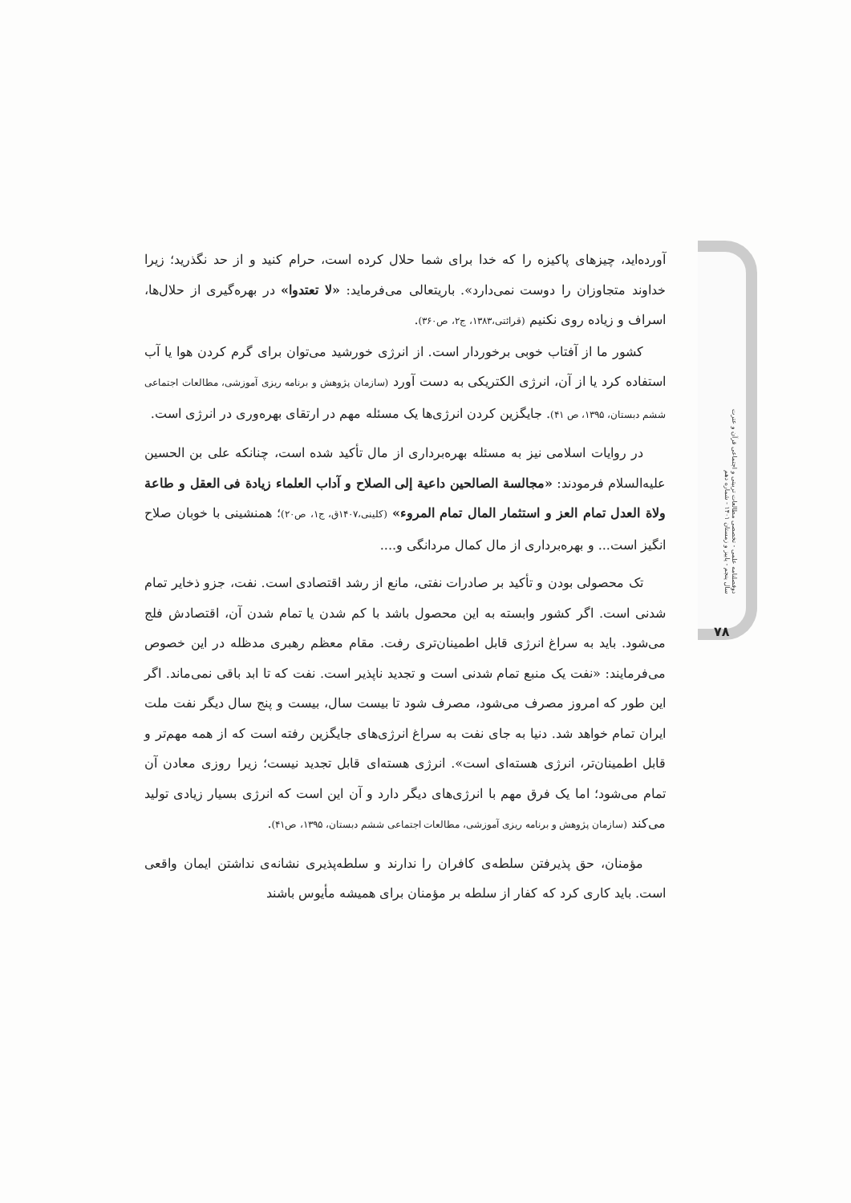آورده‌اید، چیزهای پاکیزه را که خدا برای شما حلال کرده است، حرام کنید و از حد نگذرید؛ زیرا خداوند متجاوزان را دوست نمی‌دارد». باریتعالی می‌فرماید: «لا تعتدوا» در بهره‌گیری از حلال‌ها، اسراف و زیاده روی نکنیم (قرائتی،۱۳۸۳، ج۲، ص۳۶۰).
کشور ما از آفتاب خوبی برخوردار است. از انرژی خورشید می‌توان برای گرم کردن هوا یا آب استفاده کرد یا از آن، انرژی الکتریکی به دست آورد (سازمان پژوهش و برنامه ریزی آموزشی، مطالعات اجتماعی ششم دبستان، ۱۳۹۵، ص ۴۱). جایگزین کردن انرژی‌ها یک مسئله مهم در ارتقای بهره‌وری در انرژی است.
در روایات اسلامی نیز به مسئله بهره‌برداری از مال تأکید شده است، چنانکه علی بن الحسین علیه‌السلام فرمودند: «مجالسة الصالحین داعیة إلی الصلاح و آداب العلماء زیادة فی العقل و طاعة ولاة العدل تمام العز و استثمار المال تمام المروء» (کلینی،۱۴۰۷ق، ج۱، ص۲۰)؛ همنشینی با خوبان صلاح انگیز است... و بهره‌برداری از مال کمال مردانگی و....
تک محصولی بودن و تأکید بر صادرات نفتی، مانع از رشد اقتصادی است. نفت، جزو ذخایر تمام شدنی است. اگر کشور وابسته به این محصول باشد با کم شدن یا تمام شدن آن، اقتصادش فلج می‌شود. باید به سراغ انرژی قابل اطمینان‌تری رفت. مقام معظم رهبری مدظله در این خصوص می‌فرمایند: «نفت یک منبع تمام شدنی است و تجدید ناپذیر است. نفت که تا ابد باقی نمی‌ماند. اگر این طور که امروز مصرف می‌شود، مصرف شود تا بیست سال، بیست و پنج سال دیگر نفت ملت ایران تمام خواهد شد. دنیا به جای نفت به سراغ انرژی‌های جایگزین رفته است که از همه مهم‌تر و قابل اطمینان‌تر، انرژی هسته‌ای است». انرژی هسته‌ای قابل تجدید نیست؛ زیرا روزی معادن آن تمام می‌شود؛ اما یک فرق مهم با انرژی‌های دیگر دارد و آن این است که انرژی بسیار زیادی تولید می‌کند (سازمان پژوهش و برنامه ریزی آموزشی، مطالعات اجتماعی ششم دبستان، ۱۳۹۵، ص۴۱).
مؤمنان، حق پذیرفتن سلطه‌ی کافران را ندارند و سلطه‌پذیری نشانه‌ی نداشتن ایمان واقعی است. باید کاری کرد که کفار از سلطه بر مؤمنان برای همیشه مأیوس باشند
دوفصلنامه علمی - تخصصی مطالعات تربیتی و اجتماعی قرآن و عترت
سال پنجم - پاییز و زمستان ۱۴۰۱ - شماره دهم
۷۸